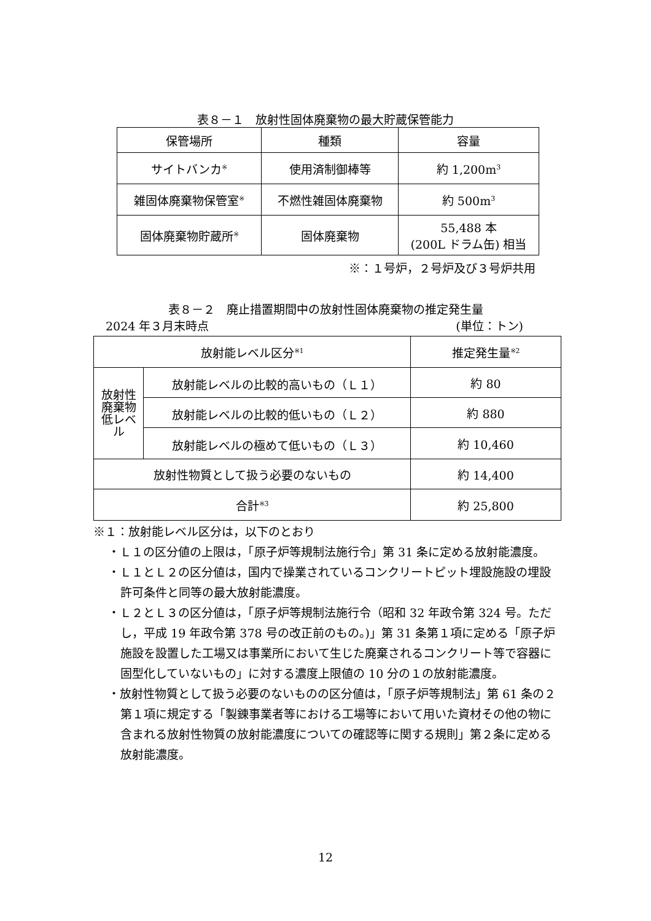表８－１　放射性固体廃棄物の最大貯蔵保管能力
| 保管場所 | 種類 | 容量 |
| --- | --- | --- |
| サイトバンカ<sup>※</sup> | 使用済制御棒等 | 約 1,200m<sup>3</sup> |
| 雑固体廃棄物保管室<sup>※</sup> | 不燃性雑固体廃棄物 | 約 500m<sup>3</sup> |
| 固体廃棄物貯蔵所<sup>※</sup> | 固体廃棄物 | 55,488 本 (200L ドラム缶) 相当 |
※：１号炉，２号炉及び３号炉共用
表８－２　廃止措置期間中の放射性固体廃棄物の推定発生量
2024 年３月末時点 (単位：トン)
| 放射能レベル区分<sup>※1</sup> | | 推定発生量<sup>※2</sup> |
| 放射性廃棄物 低レベル | 放射能レベルの比較的高いもの（Ｌ１） | 約 80 |
| | 放射能レベルの比較的低いもの（Ｌ２） | 約 880 |
| | 放射能レベルの極めて低いもの（Ｌ３） | 約 10,460 |
| 放射性物質として扱う必要のないもの | | 約 14,400 |
| 合計<sup>※3</sup> | | 約 25,800 |
※１：放射能レベル区分は，以下のとおり
・Ｌ１の区分値の上限は，「原子炉等規制法施行令」第 31 条に定める放射能濃度。
・Ｌ１とＬ２の区分値は，国内で操業されているコンクリートピット埋設施設の埋設許可条件と同等の最大放射能濃度。
・Ｌ２とＬ３の区分値は，「原子炉等規制法施行令（昭和 32 年政令第 324 号。ただし，平成 19 年政令第 378 号の改正前のもの。)」第 31 条第１項に定める「原子炉施設を設置した工場又は事業所において生じた廃棄されるコンクリート等で容器に固型化していないもの」に対する濃度上限値の 10 分の１の放射能濃度。
・放射性物質として扱う必要のないものの区分値は，「原子炉等規制法」第 61 条の２第１項に規定する「製錬事業者等における工場等において用いた資材その他の物に含まれる放射性物質の放射能濃度についての確認等に関する規則」第２条に定める放射能濃度。
12